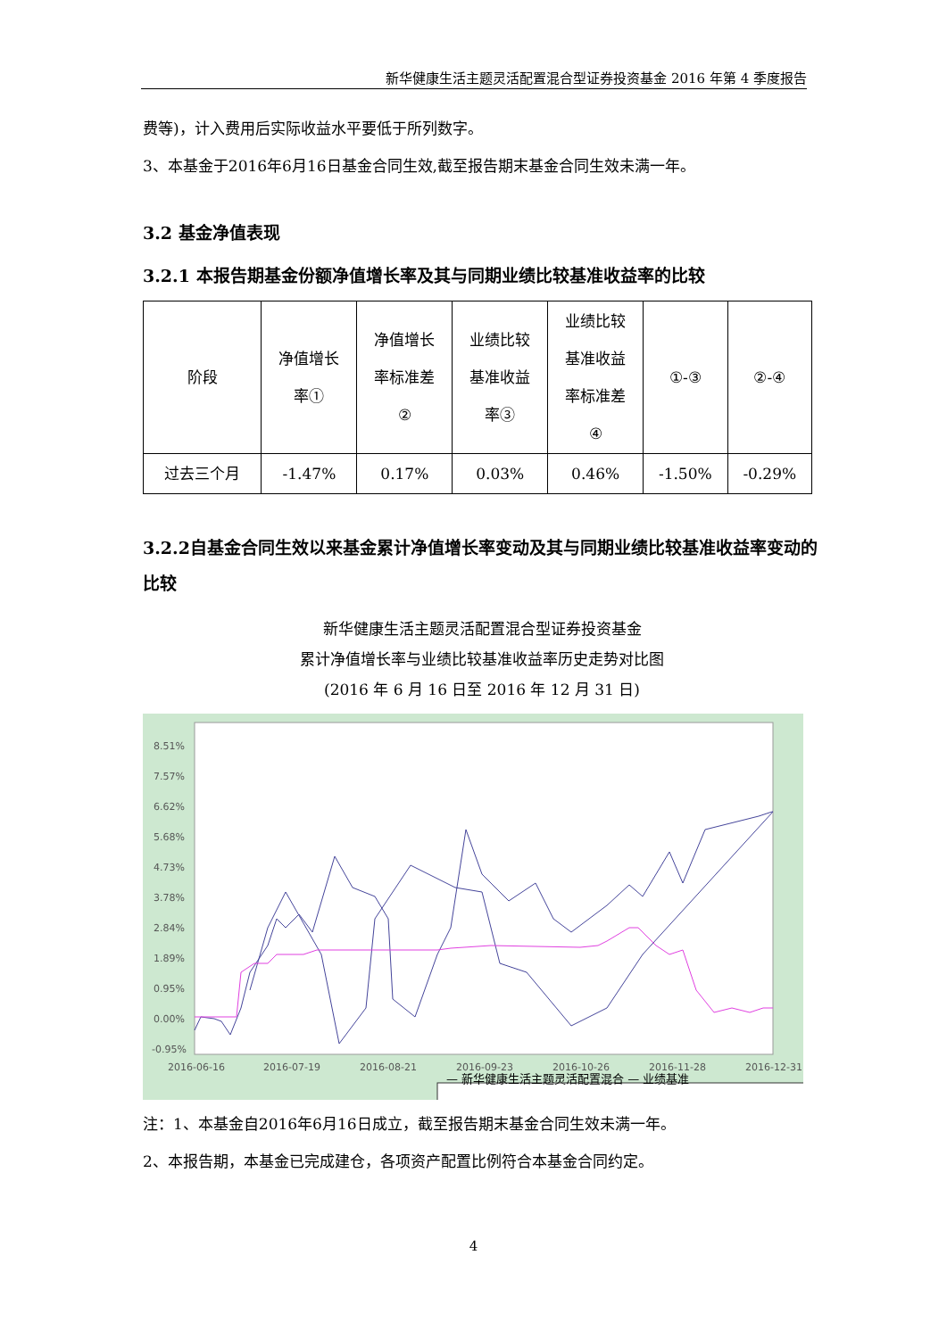新华健康生活主题灵活配置混合型证券投资基金 2016 年第 4 季度报告
费等)，计入费用后实际收益水平要低于所列数字。
3、本基金于2016年6月16日基金合同生效,截至报告期末基金合同生效未满一年。
3.2 基金净值表现
3.2.1 本报告期基金份额净值增长率及其与同期业绩比较基准收益率的比较
| 阶段 | 净值增长 率① | 净值增长 率标准差 ② | 业绩比较 基准收益 率③ | 业绩比较 基准收益 率标准差 ④ | ①-③ | ②-④ |
| --- | --- | --- | --- | --- | --- | --- |
| 过去三个月 | -1.47% | 0.17% | 0.03% | 0.46% | -1.50% | -0.29% |
3.2.2自基金合同生效以来基金累计净值增长率变动及其与同期业绩比较基准收益率变动的比较
新华健康生活主题灵活配置混合型证券投资基金
累计净值增长率与业绩比较基准收益率历史走势对比图
(2016 年 6 月 16 日至 2016 年 12 月 31 日)
8.51%
7.57%
6.62%
5.68%
4.73%
3.78%
2.84%
1.89%
0.95%
0.00%
-0.95%
2016-06-16
2016-07-19
2016-08-21
2016-09-23
2016-10-26
2016-11-28
2016-12-31
— 新华健康生活主题灵活配置混合 — 业绩基准
注：1、本基金自2016年6月16日成立，截至报告期末基金合同生效未满一年。
2、本报告期，本基金已完成建仓，各项资产配置比例符合本基金合同约定。
4